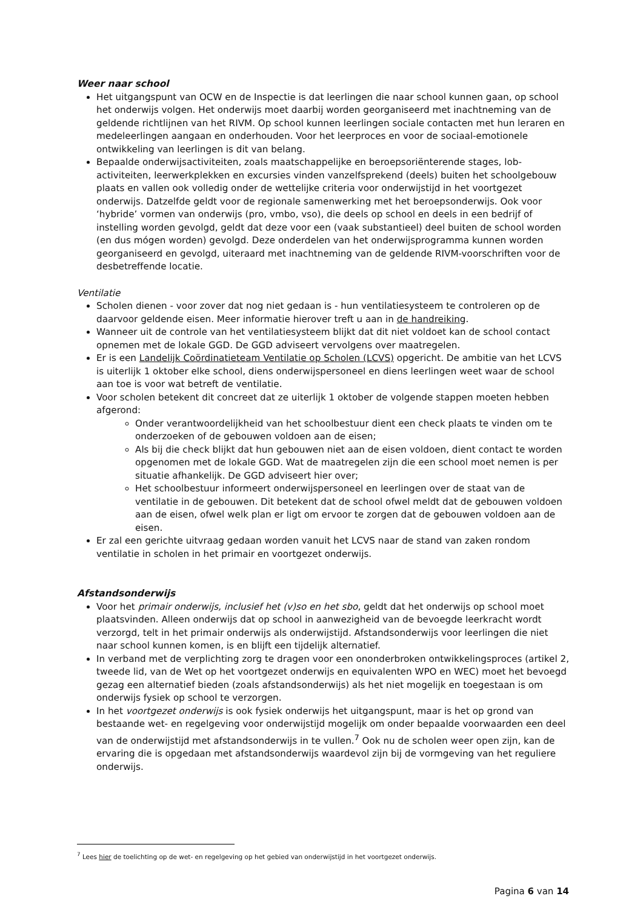Weer naar school
Het uitgangspunt van OCW en de Inspectie is dat leerlingen die naar school kunnen gaan, op school het onderwijs volgen. Het onderwijs moet daarbij worden georganiseerd met inachtneming van de geldende richtlijnen van het RIVM. Op school kunnen leerlingen sociale contacten met hun leraren en medeleerlingen aangaan en onderhouden. Voor het leerproces en voor de sociaal-emotionele ontwikkeling van leerlingen is dit van belang.
Bepaalde onderwijsactiviteiten, zoals maatschappelijke en beroepsoriënterende stages, lob-activiteiten, leerwerkplekken en excursies vinden vanzelfsprekend (deels) buiten het schoolgebouw plaats en vallen ook volledig onder de wettelijke criteria voor onderwijstijd in het voortgezet onderwijs. Datzelfde geldt voor de regionale samenwerking met het beroepsonderwijs. Ook voor ‘hybride’ vormen van onderwijs (pro, vmbo, vso), die deels op school en deels in een bedrijf of instelling worden gevolgd, geldt dat deze voor een (vaak substantieel) deel buiten de school worden (en dus mógen worden) gevolgd. Deze onderdelen van het onderwijsprogramma kunnen worden georganiseerd en gevolgd, uiteraard met inachtneming van de geldende RIVM-voorschriften voor de desbetreffende locatie.
Ventilatie
Scholen dienen - voor zover dat nog niet gedaan is - hun ventilatiesysteem te controleren op de daarvoor geldende eisen. Meer informatie hierover treft u aan in de handreiking.
Wanneer uit de controle van het ventilatiesysteem blijkt dat dit niet voldoet kan de school contact opnemen met de lokale GGD. De GGD adviseert vervolgens over maatregelen.
Er is een Landelijk Coördinatieteam Ventilatie op Scholen (LCVS) opgericht. De ambitie van het LCVS is uiterlijk 1 oktober elke school, diens onderwijspersoneel en diens leerlingen weet waar de school aan toe is voor wat betreft de ventilatie.
Voor scholen betekent dit concreet dat ze uiterlijk 1 oktober de volgende stappen moeten hebben afgerond:
Onder verantwoordelijkheid van het schoolbestuur dient een check plaats te vinden om te onderzoeken of de gebouwen voldoen aan de eisen;
Als bij die check blijkt dat hun gebouwen niet aan de eisen voldoen, dient contact te worden opgenomen met de lokale GGD. Wat de maatregelen zijn die een school moet nemen is per situatie afhankelijk. De GGD adviseert hier over;
Het schoolbestuur informeert onderwijspersoneel en leerlingen over de staat van de ventilatie in de gebouwen. Dit betekent dat de school ofwel meldt dat de gebouwen voldoen aan de eisen, ofwel welk plan er ligt om ervoor te zorgen dat de gebouwen voldoen aan de eisen.
Er zal een gerichte uitvraag gedaan worden vanuit het LCVS naar de stand van zaken rondom ventilatie in scholen in het primair en voortgezet onderwijs.
Afstandsonderwijs
Voor het primair onderwijs, inclusief het (v)so en het sbo, geldt dat het onderwijs op school moet plaatsvinden. Alleen onderwijs dat op school in aanwezigheid van de bevoegde leerkracht wordt verzorgd, telt in het primair onderwijs als onderwijstijd. Afstandsonderwijs voor leerlingen die niet naar school kunnen komen, is en blijft een tijdelijk alternatief.
In verband met de verplichting zorg te dragen voor een ononderbroken ontwikkelingsproces (artikel 2, tweede lid, van de Wet op het voortgezet onderwijs en equivalenten WPO en WEC) moet het bevoegd gezag een alternatief bieden (zoals afstandsonderwijs) als het niet mogelijk en toegestaan is om onderwijs fysiek op school te verzorgen.
In het voortgezet onderwijs is ook fysiek onderwijs het uitgangspunt, maar is het op grond van bestaande wet- en regelgeving voor onderwijstijd mogelijk om onder bepaalde voorwaarden een deel van de onderwijstijd met afstandsonderwijs in te vullen.<sup>7</sup> Ook nu de scholen weer open zijn, kan de ervaring die is opgedaan met afstandsonderwijs waardevol zijn bij de vormgeving van het reguliere onderwijs.
<sup>7</sup> Lees hier de toelichting op de wet- en regelgeving op het gebied van onderwijstijd in het voortgezet onderwijs.
Pagina 6 van 14